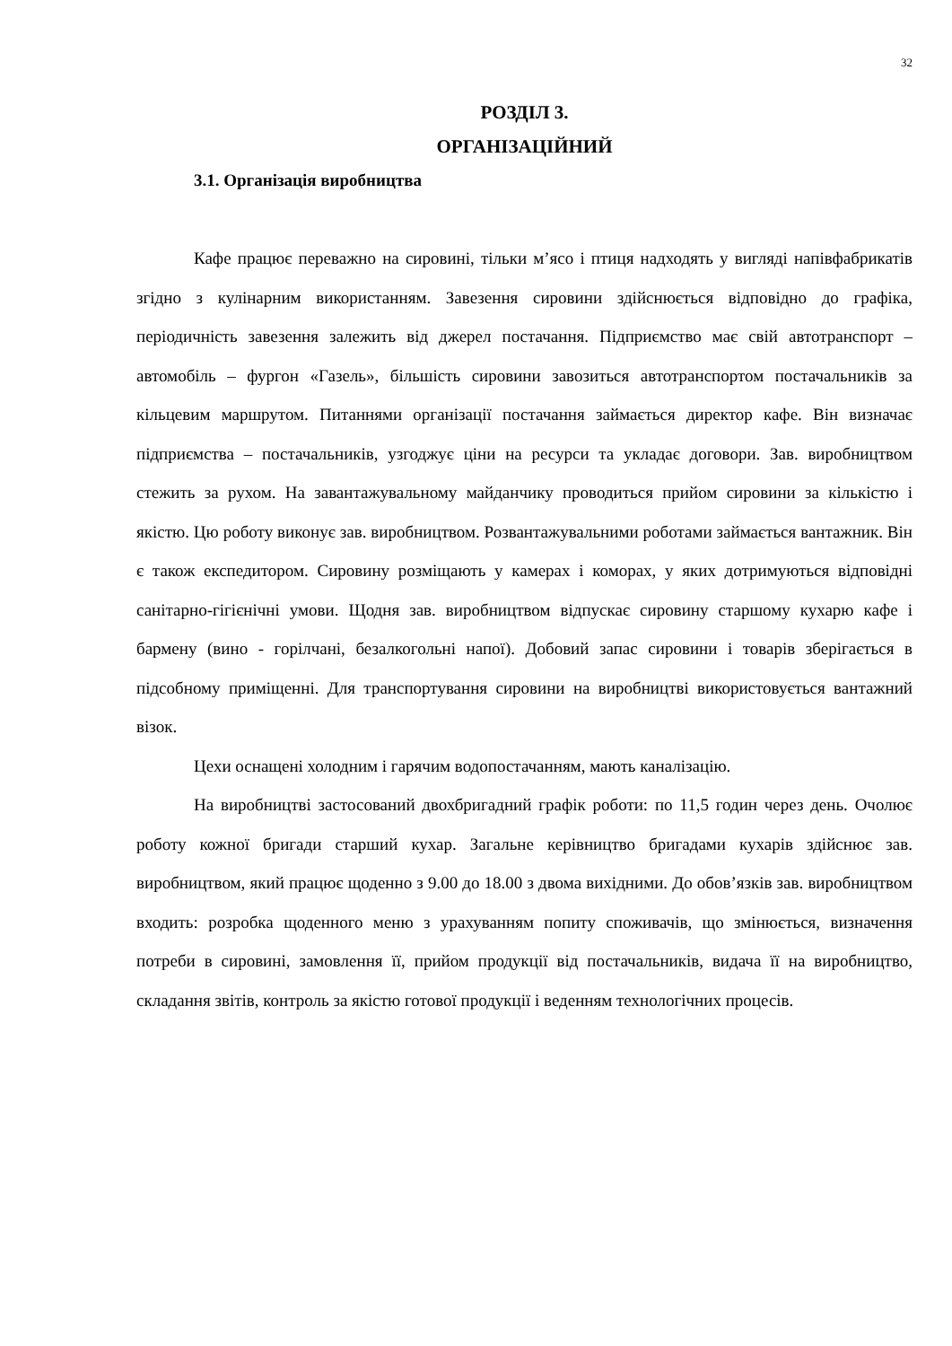32
РОЗДІЛ 3.
ОРГАНІЗАЦІЙНИЙ
3.1. Організація виробництва
Кафе працює переважно на сировині, тільки м’ясо і птиця надходять у вигляді напівфабрикатів згідно з кулінарним використанням. Завезення сировини здійснюється відповідно до графіка, періодичність завезення залежить від джерел постачання. Підприємство має свій автотранспорт – автомобіль – фургон «Газель», більшість сировини завозиться автотранспортом постачальників за кільцевим маршрутом. Питаннями організації постачання займається директор кафе. Він визначає підприємства – постачальників, узгоджує ціни на ресурси та укладає договори. Зав. виробництвом стежить за рухом. На завантажувальному майданчику проводиться прийом сировини за кількістю і якістю. Цю роботу виконує зав. виробництвом. Розвантажувальними роботами займається вантажник. Він є також експедитором. Сировину розміщають у камерах і коморах, у яких дотримуються відповідні санітарно-гігієнічні умови. Щодня зав. виробництвом відпускає сировину старшому кухарю кафе і бармену (вино - горілчані, безалкогольні напої). Добовий запас сировини і товарів зберігається в підсобному приміщенні. Для транспортування сировини на виробництві використовується вантажний візок.
Цехи оснащені холодним і гарячим водопостачанням, мають каналізацію.
На виробництві застосований двохбригадний графік роботи: по 11,5 годин через день. Очолює роботу кожної бригади старший кухар. Загальне керівництво бригадами кухарів здійснює зав. виробництвом, який працює щоденно з 9.00 до 18.00 з двома вихідними. До обов’язків зав. виробництвом входить: розробка щоденного меню з урахуванням попиту споживачів, що змінюється, визначення потреби в сировині, замовлення її, прийом продукції від постачальників, видача її на виробництво, складання звітів, контроль за якістю готової продукції і веденням технологічних процесів.